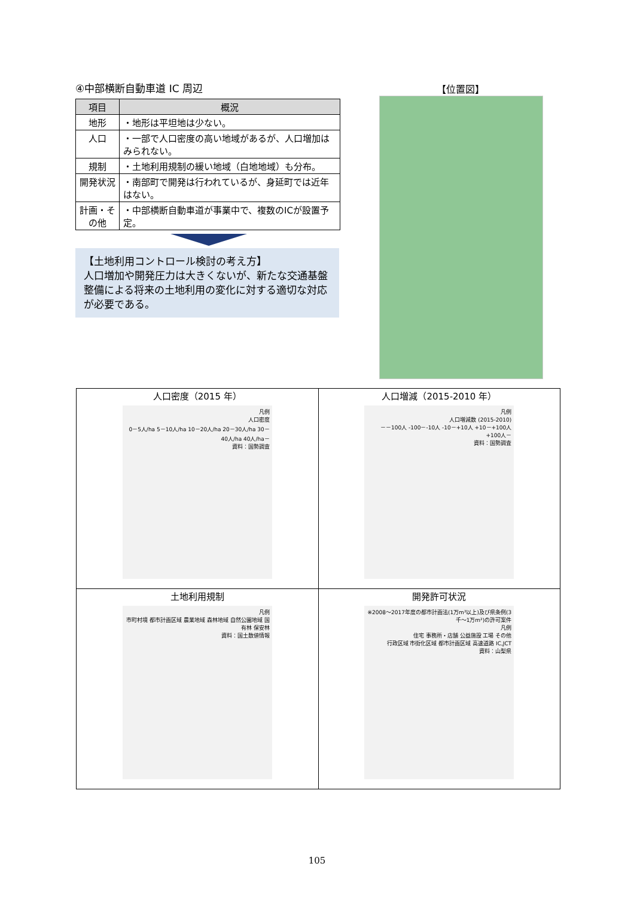④中部横断自動車道 IC 周辺
| 項目 | 概況 |
| --- | --- |
| 地形 | ・地形は平坦地は少ない。 |
| 人口 | ・一部で人口密度の高い地域があるが、人口増加はみられない。 |
| 規制 | ・土地利用規制の緩い地域（白地地域）も分布。 |
| 開発状況 | ・南部町で開発は行われているが、身延町では近年はない。 |
| 計画・その他 | ・中部横断自動車道が事業中で、複数のICが設置予定。 |
【土地利用コントロール検討の考え方】
人口増加や開発圧力は大きくないが、新たな交通基盤整備による将来の土地利用の変化に対する適切な対応が必要である。
【位置図】
| 人口密度（2015 年） 凡例 人口密度 0－5人/ha 5－10人/ha 10－20人/ha 20－30人/ha 30－40人/ha 40人/ha－ 資料：国勢調査 | 人口増減（2015-2010 年） 凡例 人口増減数 (2015-2010) －－100人 -100－-10人 -10－+10人 +10－+100人 +100人－ 資料：国勢調査 |
| 土地利用規制 凡例 市町村境 都市計画区域 農業地域 森林地域 自然公園地域 国有林 保安林 資料：国土数値情報 | 開発許可状況 ※2008～2017年度の都市計画法(1万m²以上)及び県条例(3千～1万m²)の許可案件 凡例 住宅 事務所・店舗 公益施設 工場 その他 行政区域 市街化区域 都市計画区域 高速道路 IC,JCT 資料：山梨県 |
105